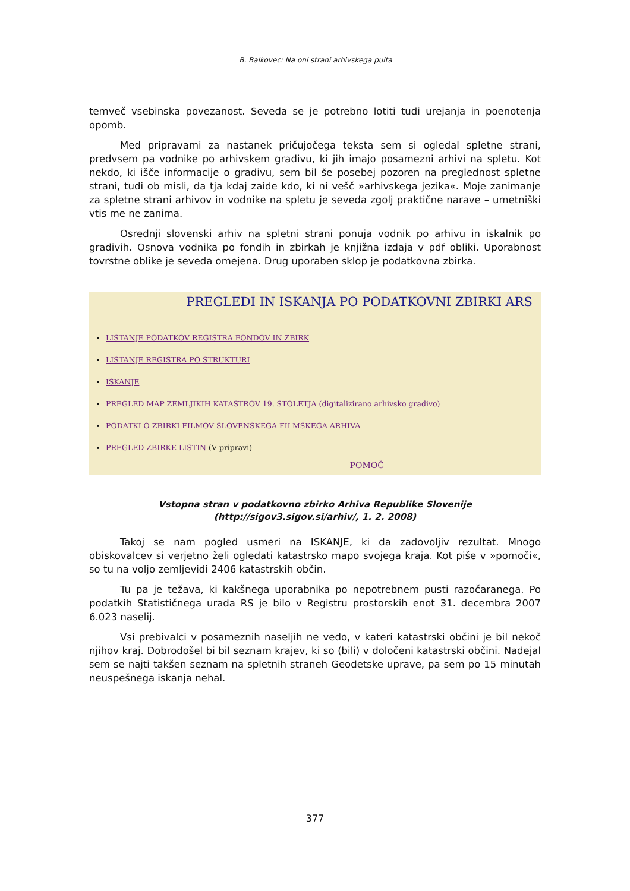B. Balkovec: Na oni strani arhivskega pulta
temveč vsebinska povezanost. Seveda se je potrebno lotiti tudi urejanja in poenotenja opomb.
Med pripravami za nastanek pričujočega teksta sem si ogledal spletne strani, predvsem pa vodnike po arhivskem gradivu, ki jih imajo posamezni arhivi na spletu. Kot nekdo, ki išče informacije o gradivu, sem bil še posebej pozoren na preglednost spletne strani, tudi ob misli, da tja kdaj zaide kdo, ki ni vešč »arhivskega jezika«. Moje zanimanje za spletne strani arhivov in vodnike na spletu je seveda zgolj praktične narave – umetniški vtis me ne zanima.
Osrednji slovenski arhiv na spletni strani ponuja vodnik po arhivu in iskalnik po gradivih. Osnova vodnika po fondih in zbirkah je knjižna izdaja v pdf obliki. Uporabnost tovrstne oblike je seveda omejena. Drug uporaben sklop je podatkovna zbirka.
PREGLEDI IN ISKANJA PO PODATKOVNI ZBIRKI ARS
LISTANJE PODATKOV REGISTRA FONDOV IN ZBIRK
LISTANJE REGISTRA PO STRUKTURI
ISKANJE
PREGLED MAP ZEMLJIKIH KATASTROV 19. STOLETJA (digitalizirano arhivsko gradivo)
PODATKI O ZBIRKI FILMOV SLOVENSKEGA FILMSKEGA ARHIVA
PREGLED ZBIRKE LISTIN (V pripravi)
POMOČ
Vstopna stran v podatkovno zbirko Arhiva Republike Slovenije
(http://sigov3.sigov.si/arhiv/, 1. 2. 2008)
Takoj se nam pogled usmeri na ISKANJE, ki da zadovoljiv rezultat. Mnogo obiskovalcev si verjetno želi ogledati katastrsko mapo svojega kraja. Kot piše v »pomoči«, so tu na voljo zemljevidi 2406 katastrskih občin.
Tu pa je težava, ki kakšnega uporabnika po nepotrebnem pusti razočaranega. Po podatkih Statističnega urada RS je bilo v Registru prostorskih enot 31. decembra 2007 6.023 naselij.
Vsi prebivalci v posameznih naseljih ne vedo, v kateri katastrski občini je bil nekoč njihov kraj. Dobrodošel bi bil seznam krajev, ki so (bili) v določeni katastrski občini. Nadejal sem se najti takšen seznam na spletnih straneh Geodetske uprave, pa sem po 15 minutah neuspešnega iskanja nehal.
377